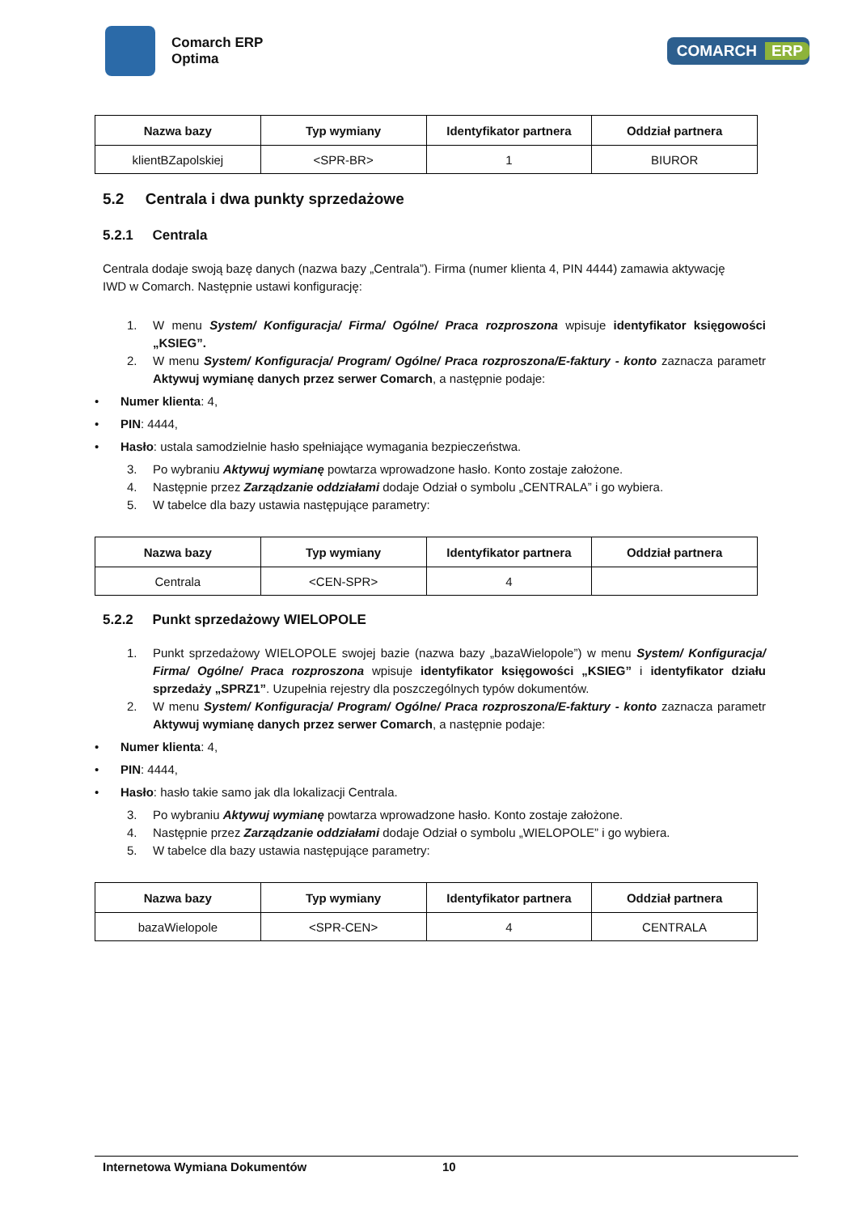Comarch ERP
Optima
COMARCH ERP
| Nazwa bazy | Typ wymiany | Identyfikator partnera | Oddział partnera |
| --- | --- | --- | --- |
| klientBZapolskiej | <SPR-BR> | 1 | BIUROR |
5.2 Centrala i dwa punkty sprzedażowe
5.2.1 Centrala
Centrala dodaje swoją bazę danych (nazwa bazy „Centrala”). Firma (numer klienta 4, PIN 4444) zamawia aktywację IWD w Comarch. Następnie ustawi konfigurację:
1. W menu System/ Konfiguracja/ Firma/ Ogólne/ Praca rozproszona wpisuje identyfikator księgowości „KSIEG”.
2. W menu System/ Konfiguracja/ Program/ Ogólne/ Praca rozproszona/E-faktury - konto zaznacza parametr Aktywuj wymianę danych przez serwer Comarch, a następnie podaje:
• Numer klienta: 4,
• PIN: 4444,
• Hasło: ustala samodzielnie hasło spełniające wymagania bezpieczeństwa.
3. Po wybraniu Aktywuj wymianę powtarza wprowadzone hasło. Konto zostaje założone.
4. Następnie przez Zarządzanie oddziałami dodaje Odział o symbolu „CENTRALA” i go wybiera.
5. W tabelce dla bazy ustawia następujące parametry:
| Nazwa bazy | Typ wymiany | Identyfikator partnera | Oddział partnera |
| --- | --- | --- | --- |
| Centrala | <CEN-SPR> | 4 | |
5.2.2 Punkt sprzedażowy WIELOPOLE
1. Punkt sprzedażowy WIELOPOLE swojej bazie (nazwa bazy „bazaWielopole”) w menu System/ Konfiguracja/ Firma/ Ogólne/ Praca rozproszona wpisuje identyfikator księgowości „KSIEG” i identyfikator działu sprzedaży „SPRZ1”. Uzupełnia rejestry dla poszczególnych typów dokumentów.
2. W menu System/ Konfiguracja/ Program/ Ogólne/ Praca rozproszona/E-faktury - konto zaznacza parametr Aktywuj wymianę danych przez serwer Comarch, a następnie podaje:
• Numer klienta: 4,
• PIN: 4444,
• Hasło: hasło takie samo jak dla lokalizacji Centrala.
3. Po wybraniu Aktywuj wymianę powtarza wprowadzone hasło. Konto zostaje założone.
4. Następnie przez Zarządzanie oddziałami dodaje Odział o symbolu „WIELOPOLE” i go wybiera.
5. W tabelce dla bazy ustawia następujące parametry:
| Nazwa bazy | Typ wymiany | Identyfikator partnera | Oddział partnera |
| --- | --- | --- | --- |
| bazaWielopole | <SPR-CEN> | 4 | CENTRALA |
Internetowa Wymiana Dokumentów 10